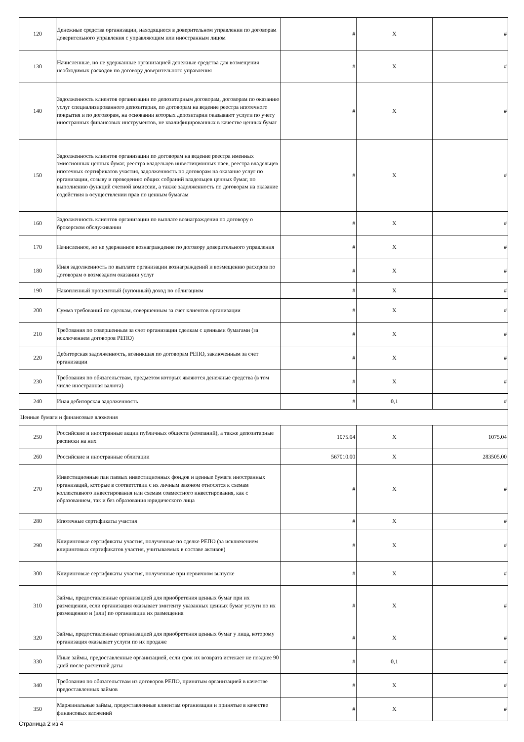| 120 | Денежные средства организации, находящиеся в доверительном управлении по договорам доверительного управления с управляющим или иностранным лицом | # | X | # |
| 130 | Начисленные, но не удержанные организацией денежные средства для возмещения необходимых расходов по договору доверительного управления | # | X | # |
| 140 | Задолженность клиентов организации по депозитарным договорам, договорам по оказанию услуг специализированного депозитария, по договорам на ведение реестра ипотечного покрытия и по договорам, на основании которых депозитарии оказывают услуги по учету иностранных финансовых инструментов, не квалифицированных в качестве ценных бумаг | # | X | # |
| 150 | Задолженность клиентов организации по договорам на ведение реестра именных эмиссионных ценных бумаг, реестра владельцев инвестиционных паев, реестра владельцев ипотечных сертификатов участия, задолженность по договорам на оказание услуг по организации, созыву и проведению общих собраний владельцев ценных бумаг, по выполнению функций счетной комиссии, а также задолженность по договорам на оказание содействия в осуществлении прав по ценным бумагам | # | X | # |
| 160 | Задолженность клиентов организации по выплате вознаграждения по договору о брокерском обслуживании | # | X | # |
| 170 | Начисленное, но не удержанное вознаграждение по договору доверительного управления | # | X | # |
| 180 | Иная задолженность по выплате организации вознаграждений и возмещению расходов по договорам о возмездном оказании услуг | # | X | # |
| 190 | Накопленный процентный (купонный) доход по облигациям | # | X | # |
| 200 | Сумма требований по сделкам, совершенным за счет клиентов организации | # | X | # |
| 210 | Требования по совершенным за счет организации сделкам с ценными бумагами (за исключением договоров РЕПО) | # | X | # |
| 220 | Дебиторская задолженность, возникшая по договорам РЕПО, заключенным за счет организации | # | X | # |
| 230 | Требования по обязательствам, предметом которых являются денежные средства (в том числе иностранная валюта) | # | X | # |
| 240 | Иная дебиторская задолженность | # | 0,1 | # |
| Ценные бумаги и финансовые вложения | | | | |
| 250 | Российские и иностранные акции публичных обществ (компаний), а также депозитарные расписки на них | 1075.04 | X | 1075.04 |
| 260 | Российские и иностранные облигации | 567010.00 | X | 283505.00 |
| 270 | Инвестиционные паи паевых инвестиционных фондов и ценные бумаги иностранных организаций, которые в соответствии с их личным законом относятся к схемам коллективного инвестирования или схемам совместного инвестирования, как с образованием, так и без образования юридического лица | # | X | # |
| 280 | Ипотечные сертификаты участия | # | X | # |
| 290 | Клиринговые сертификаты участия, полученные по сделке РЕПО (за исключением клиринговых сертификатов участия, учитываемых в составе активов) | # | X | # |
| 300 | Клиринговые сертификаты участия, полученные при первичном выпуске | # | X | # |
| 310 | Займы, предоставленные организацией для приобретения ценных бумаг при их размещении, если организация оказывает эмитенту указанных ценных бумаг услуги по их размещению и (или) по организации их размещения | # | X | # |
| 320 | Займы, предоставленные организацией для приобретения ценных бумаг у лица, которому организация оказывает услуги по их продаже | # | X | # |
| 330 | Иные займы, предоставленные организацией, если срок их возврата истекает не позднее 90 дней после расчетной даты | # | 0,1 | # |
| 340 | Требования по обязательствам из договоров РЕПО, принятым организацией в качестве предоставленных займов | # | X | # |
| 350 | Маржинальные займы, предоставленные клиентам организации и принятые в качестве финансовых вложений | # | X | # |
Страница 2 из 4